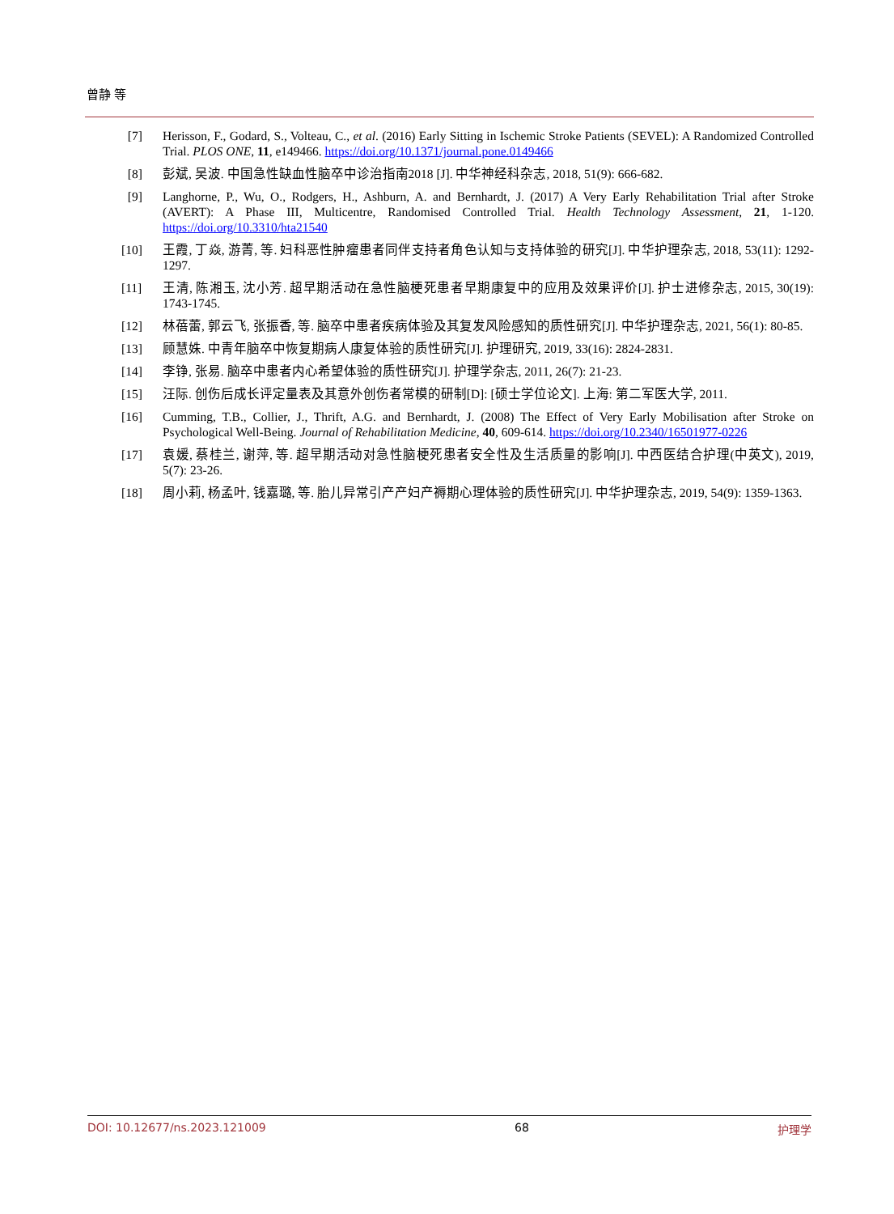曾静 等
[7] Herisson, F., Godard, S., Volteau, C., et al. (2016) Early Sitting in Ischemic Stroke Patients (SEVEL): A Randomized Controlled Trial. PLOS ONE, 11, e149466. https://doi.org/10.1371/journal.pone.0149466
[8] 彭斌, 吴波. 中国急性缺血性脑卒中诊治指南2018 [J]. 中华神经科杂志, 2018, 51(9): 666-682.
[9] Langhorne, P., Wu, O., Rodgers, H., Ashburn, A. and Bernhardt, J. (2017) A Very Early Rehabilitation Trial after Stroke (AVERT): A Phase III, Multicentre, Randomised Controlled Trial. Health Technology Assessment, 21, 1-120. https://doi.org/10.3310/hta21540
[10] 王霞, 丁焱, 游菁, 等. 妇科恶性肿瘤患者同伴支持者角色认知与支持体验的研究[J]. 中华护理杂志, 2018, 53(11): 1292-1297.
[11] 王清, 陈湘玉, 沈小芳. 超早期活动在急性脑梗死患者早期康复中的应用及效果评价[J]. 护士进修杂志, 2015, 30(19): 1743-1745.
[12] 林蓓蕾, 郭云飞, 张振香, 等. 脑卒中患者疾病体验及其复发风险感知的质性研究[J]. 中华护理杂志, 2021, 56(1): 80-85.
[13] 顾慧姝. 中青年脑卒中恢复期病人康复体验的质性研究[J]. 护理研究, 2019, 33(16): 2824-2831.
[14] 李铮, 张易. 脑卒中患者内心希望体验的质性研究[J]. 护理学杂志, 2011, 26(7): 21-23.
[15] 汪际. 创伤后成长评定量表及其意外创伤者常模的研制[D]: [硕士学位论文]. 上海: 第二军医大学, 2011.
[16] Cumming, T.B., Collier, J., Thrift, A.G. and Bernhardt, J. (2008) The Effect of Very Early Mobilisation after Stroke on Psychological Well-Being. Journal of Rehabilitation Medicine, 40, 609-614. https://doi.org/10.2340/16501977-0226
[17] 袁媛, 蔡桂兰, 谢萍, 等. 超早期活动对急性脑梗死患者安全性及生活质量的影响[J]. 中西医结合护理(中英文), 2019, 5(7): 23-26.
[18] 周小莉, 杨孟叶, 钱嘉璐, 等. 胎儿异常引产产妇产褥期心理体验的质性研究[J]. 中华护理杂志, 2019, 54(9): 1359-1363.
DOI: 10.12677/ns.2023.121009 68 护理学